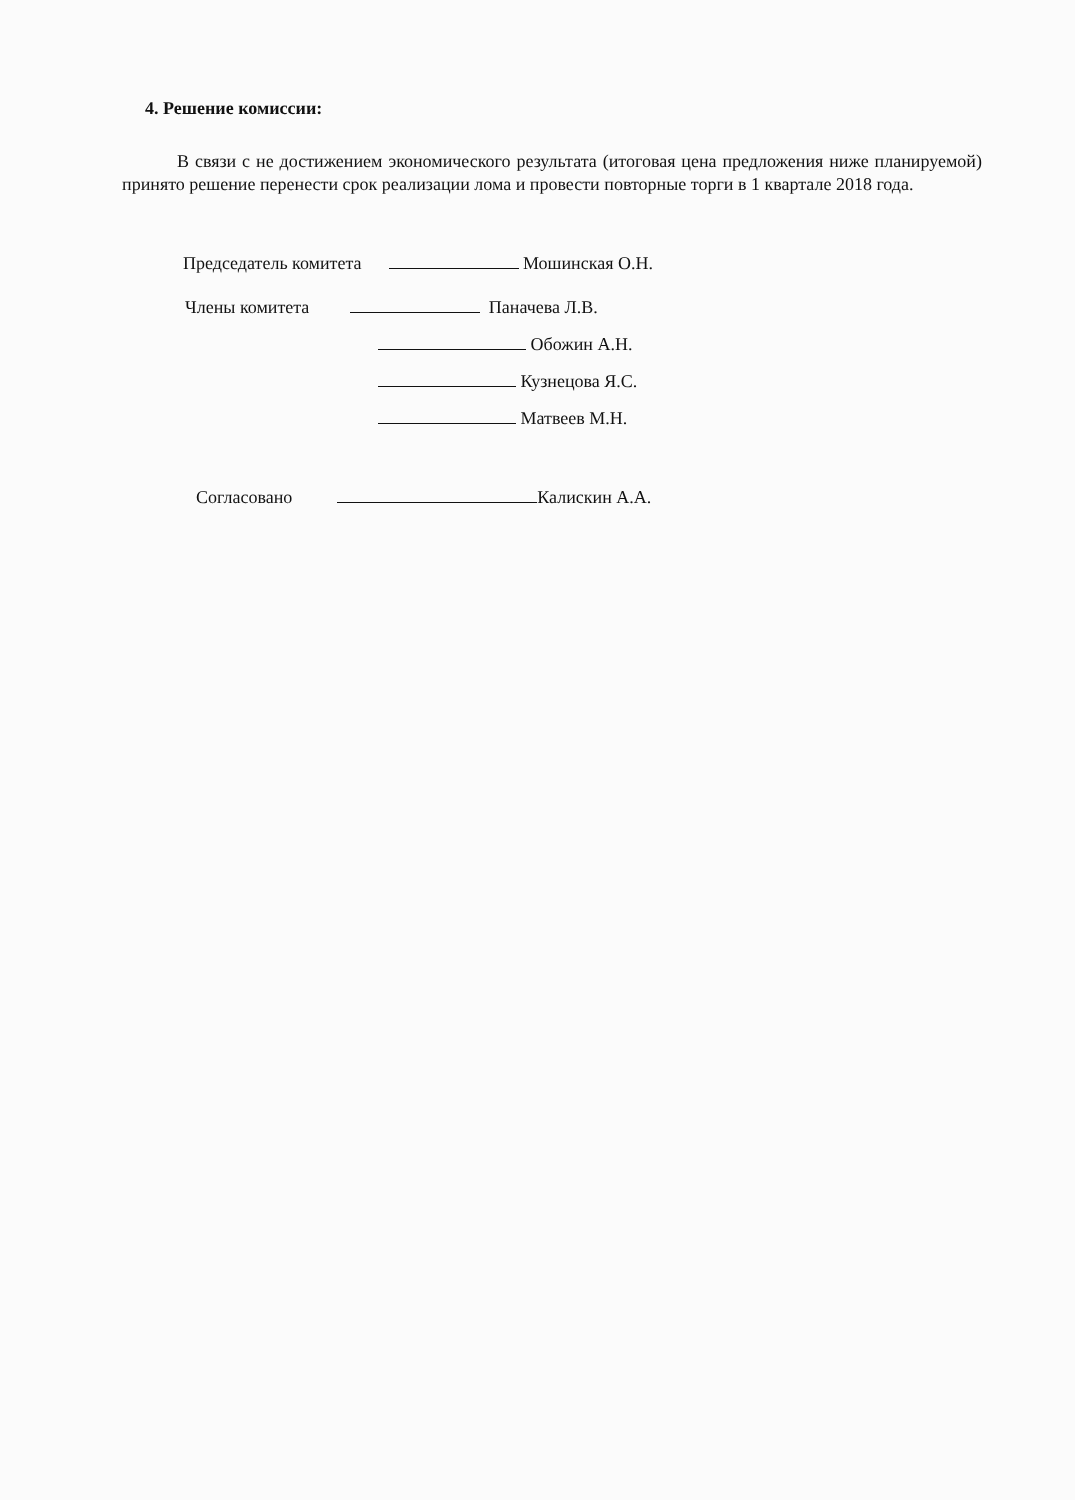4. Решение комиссии:
В связи с не достижением экономического результата (итоговая цена предложения ниже планируемой) принято решение перенести срок реализации лома и провести повторные торги в 1 квартале 2018 года.
Председатель комитета Мошинская О.Н.
Члены комитета Паначева Л.В.
Обожин А.Н.
Кузнецова Я.С.
Матвеев М.Н.
Согласовано Калискин А.А.